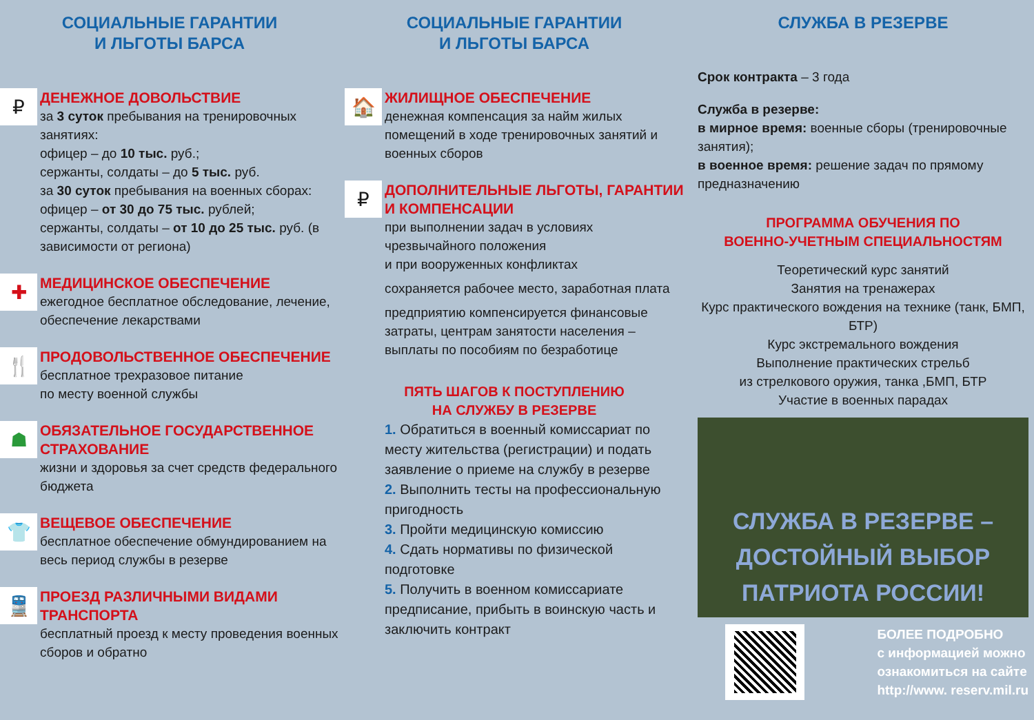СОЦИАЛЬНЫЕ ГАРАНТИИ
И ЛЬГОТЫ БАРСА
₽
ДЕНЕЖНОЕ ДОВОЛЬСТВИЕ
за 3 суток пребывания на тренировочных занятиях:
офицер – до 10 тыс. руб.;
сержанты, солдаты – до 5 тыс. руб.
за 30 суток пребывания на военных сборах:
офицер – от 30 до 75 тыс. рублей;
сержанты, солдаты – от 10 до 25 тыс. руб. (в зависимости от региона)
✚
МЕДИЦИНСКОЕ ОБЕСПЕЧЕНИЕ
ежегодное бесплатное обследование, лечение, обеспечение лекарствами
🍴
ПРОДОВОЛЬСТВЕННОЕ ОБЕСПЕЧЕНИЕ
бесплатное трехразовое питание
по месту военной службы
☗
ОБЯЗАТЕЛЬНОЕ ГОСУДАРСТВЕННОЕ СТРАХОВАНИЕ
жизни и здоровья за счет средств федерального бюджета
👕
ВЕЩЕВОЕ ОБЕСПЕЧЕНИЕ
бесплатное обеспечение обмундированием на весь период службы в резерве
🚆
ПРОЕЗД РАЗЛИЧНЫМИ ВИДАМИ ТРАНСПОРТА
бесплатный проезд к месту проведения военных сборов и обратно
СОЦИАЛЬНЫЕ ГАРАНТИИ
И ЛЬГОТЫ БАРСА
🏠
ЖИЛИЩНОЕ ОБЕСПЕЧЕНИЕ
денежная компенсация за найм жилых помещений в ходе тренировочных занятий и военных сборов
₽
ДОПОЛНИТЕЛЬНЫЕ ЛЬГОТЫ, ГАРАНТИИ И КОМПЕНСАЦИИ
при выполнении задач в условиях чрезвычайного положения
и при вооруженных конфликтах
сохраняется рабочее место, заработная плата
предприятию компенсируется финансовые затраты, центрам занятости населения – выплаты по пособиям по безработице
ПЯТЬ ШАГОВ К ПОСТУПЛЕНИЮ
НА СЛУЖБУ В РЕЗЕРВЕ
1. Обратиться в военный комиссариат по месту жительства (регистрации) и подать заявление о приеме на службу в резерве
2. Выполнить тесты на профессиональную пригодность
3. Пройти медицинскую комиссию
4. Сдать нормативы по физической подготовке
5. Получить в военном комиссариате предписание, прибыть в воинскую часть и заключить контракт
СЛУЖБА В РЕЗЕРВЕ
Срок контракта – 3 года
Служба в резерве:
в мирное время: военные сборы (тренировочные занятия);
в военное время: решение задач по прямому предназначению
ПРОГРАММА ОБУЧЕНИЯ ПО
ВОЕННО-УЧЕТНЫМ СПЕЦИАЛЬНОСТЯМ
Теоретический курс занятий
Занятия на тренажерах
Курс практического вождения на технике (танк, БМП, БТР)
Курс экстремального вождения
Выполнение практических стрельб
из стрелкового оружия, танка ,БМП, БТР
Участие в военных парадах
СЛУЖБА В РЕЗЕРВЕ –
ДОСТОЙНЫЙ ВЫБОР
ПАТРИОТА РОССИИ!
БОЛЕЕ ПОДРОБНО
с информацией можно
ознакомиться на сайте
http://www. reserv.mil.ru